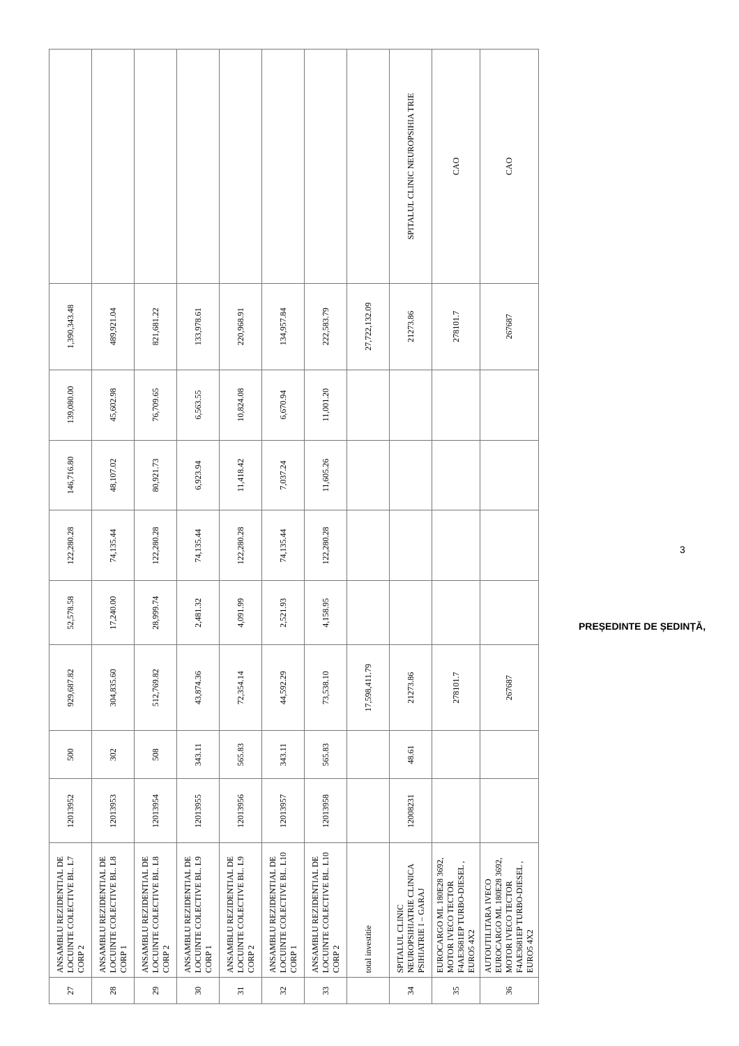| 27 | ANSAMBLU REZIDENTIAL DE LOCUINTE COLECTIVE BL. L7 CORP 2 | 12013952 | 500 | 929,687.82 | 52,578.58 | 122,280.28 | 146,716.80 | 139,080.00 | 1,390,343.48 | |
| 28 | ANSAMBLU REZIDENTIAL DE LOCUINTE COLECTIVE BL. L8 CORP 1 | 12013953 | 302 | 304,835.60 | 17,240.00 | 74,135.44 | 48,107.02 | 45,602.98 | 489,921.04 | |
| 29 | ANSAMBLU REZIDENTIAL DE LOCUINTE COLECTIVE BL. L8 CORP 2 | 12013954 | 508 | 512,769.82 | 28,999.74 | 122,280.28 | 80,921.73 | 76,709.65 | 821,681.22 | |
| 30 | ANSAMBLU REZIDENTIAL DE LOCUINTE COLECTIVE BL. L9 CORP 1 | 12013955 | 343.11 | 43,874.36 | 2,481.32 | 74,135.44 | 6,923.94 | 6,563.55 | 133,978.61 | |
| 31 | ANSAMBLU REZIDENTIAL DE LOCUINTE COLECTIVE BL. L9 CORP 2 | 12013956 | 565.83 | 72,354.14 | 4,091.99 | 122,280.28 | 11,418.42 | 10,824.08 | 220,968.91 | |
| 32 | ANSAMBLU REZIDENTIAL DE LOCUINTE COLECTIVE BL. L10 CORP 1 | 12013957 | 343.11 | 44,592.29 | 2,521.93 | 74,135.44 | 7,037.24 | 6,670.94 | 134,957.84 | |
| 33 | ANSAMBLU REZIDENTIAL DE LOCUINTE COLECTIVE BL. L10 CORP 2 | 12013958 | 565.83 | 73,538.10 | 4,158.95 | 122,280.28 | 11,605.26 | 11,001.20 | 222,583.79 | |
| | total investitie | | | 17,598,411.79 | | | | | 27,722,132.09 | |
| 34 | SPITALUL CLINIC NEUROPSIHIATRIE CLINICA PSIHIATRIE I – GARAJ | 12008231 | 48.61 | 21273.86 | | | | | 21273.86 | SPITALUL CLINIC NEUROPSIHIA TRIE |
| 35 | EUROCARGO ML 180E28 3692, MOTOR IVECO TECTOR F4AE3681EP TURBO-DIESEL , EURO5 4X2 | | | 278101.7 | | | | | 278101.7 | CAO |
| 36 | AUTOUTILITARA IVECO EUROCARGO ML 180E28 3692, MOTOR IVECO TECTOR F4AE3681EP TURBO-DIESEL , EURO5 4X2 | | | 267687 | | | | | 267687 | CAO |
3
PREȘEDINTE DE ȘEDINȚĂ,